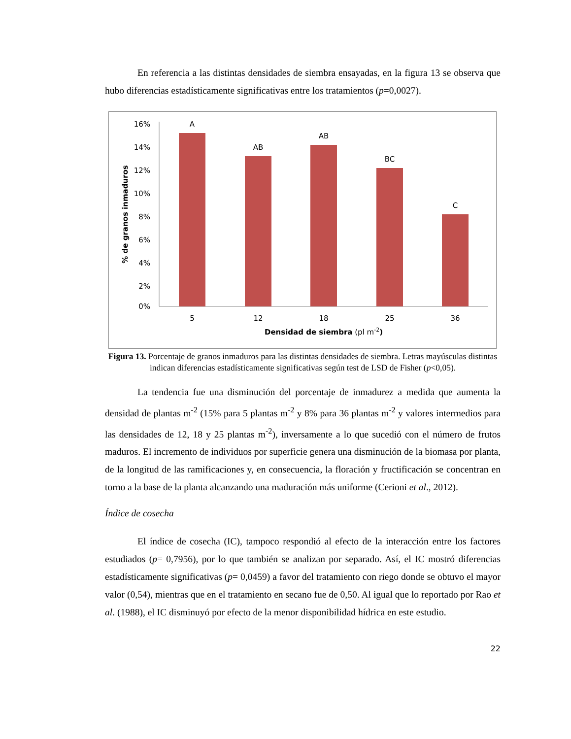En referencia a las distintas densidades de siembra ensayadas, en la figura 13 se observa que hubo diferencias estadísticamente significativas entre los tratamientos (p=0,0027).
16%
14%
12%
10%
8%
6%
4%
2%
0%
A
AB
AB
BC
C
5
12
18
25
36
Densidad de siembra (pl m-2)
% de granos inmaduros
Figura 13. Porcentaje de granos inmaduros para las distintas densidades de siembra. Letras mayúsculas distintas indican diferencias estadísticamente significativas según test de LSD de Fisher (p<0,05).
La tendencia fue una disminución del porcentaje de inmadurez a medida que aumenta la densidad de plantas m<sup>-2</sup> (15% para 5 plantas m<sup>-2</sup> y 8% para 36 plantas m<sup>-2</sup> y valores intermedios para las densidades de 12, 18 y 25 plantas m<sup>-2</sup>), inversamente a lo que sucedió con el número de frutos maduros. El incremento de individuos por superficie genera una disminución de la biomasa por planta, de la longitud de las ramificaciones y, en consecuencia, la floración y fructificación se concentran en torno a la base de la planta alcanzando una maduración más uniforme (Cerioni et al., 2012).
Índice de cosecha
El índice de cosecha (IC), tampoco respondió al efecto de la interacción entre los factores estudiados (p= 0,7956), por lo que también se analizan por separado. Así, el IC mostró diferencias estadísticamente significativas (p= 0,0459) a favor del tratamiento con riego donde se obtuvo el mayor valor (0,54), mientras que en el tratamiento en secano fue de 0,50. Al igual que lo reportado por Rao et al. (1988), el IC disminuyó por efecto de la menor disponibilidad hídrica en este estudio.
22